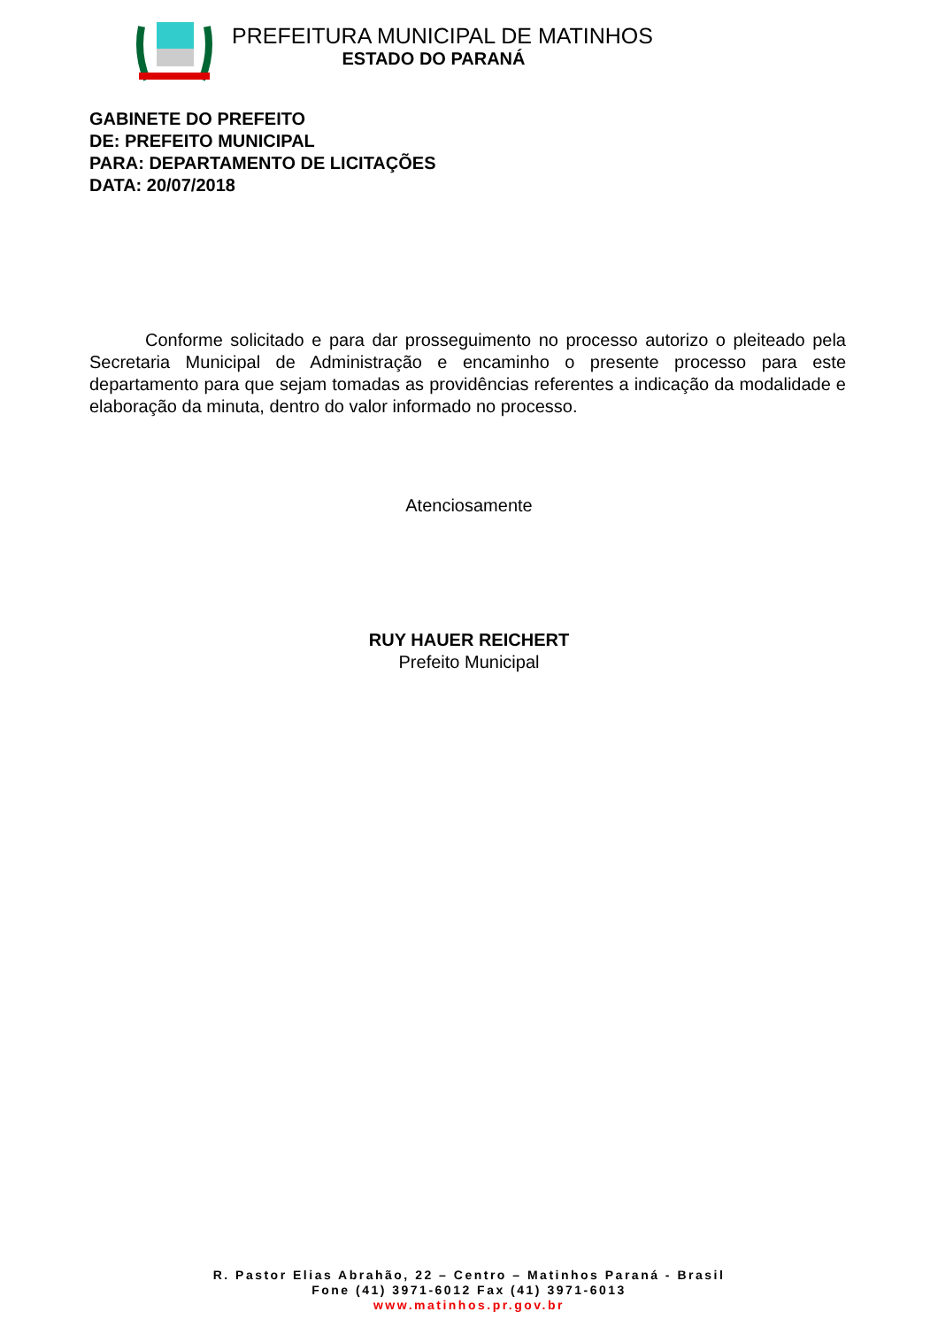PREFEITURA MUNICIPAL DE MATINHOS
ESTADO DO PARANÁ
GABINETE DO PREFEITO
DE: PREFEITO MUNICIPAL
PARA: DEPARTAMENTO DE LICITAÇÕES
DATA: 20/07/2018
Conforme solicitado e para dar prosseguimento no processo autorizo o pleiteado pela Secretaria Municipal de Administração e encaminho o presente processo para este departamento para que sejam tomadas as providências referentes a indicação da modalidade e elaboração da minuta, dentro do valor informado no processo.
Atenciosamente
RUY HAUER REICHERT
Prefeito Municipal
R. Pastor Elias Abrahão, 22 – Centro – Matinhos Paraná - Brasil
Fone (41) 3971-6012 Fax (41) 3971-6013
www.matinhos.pr.gov.br